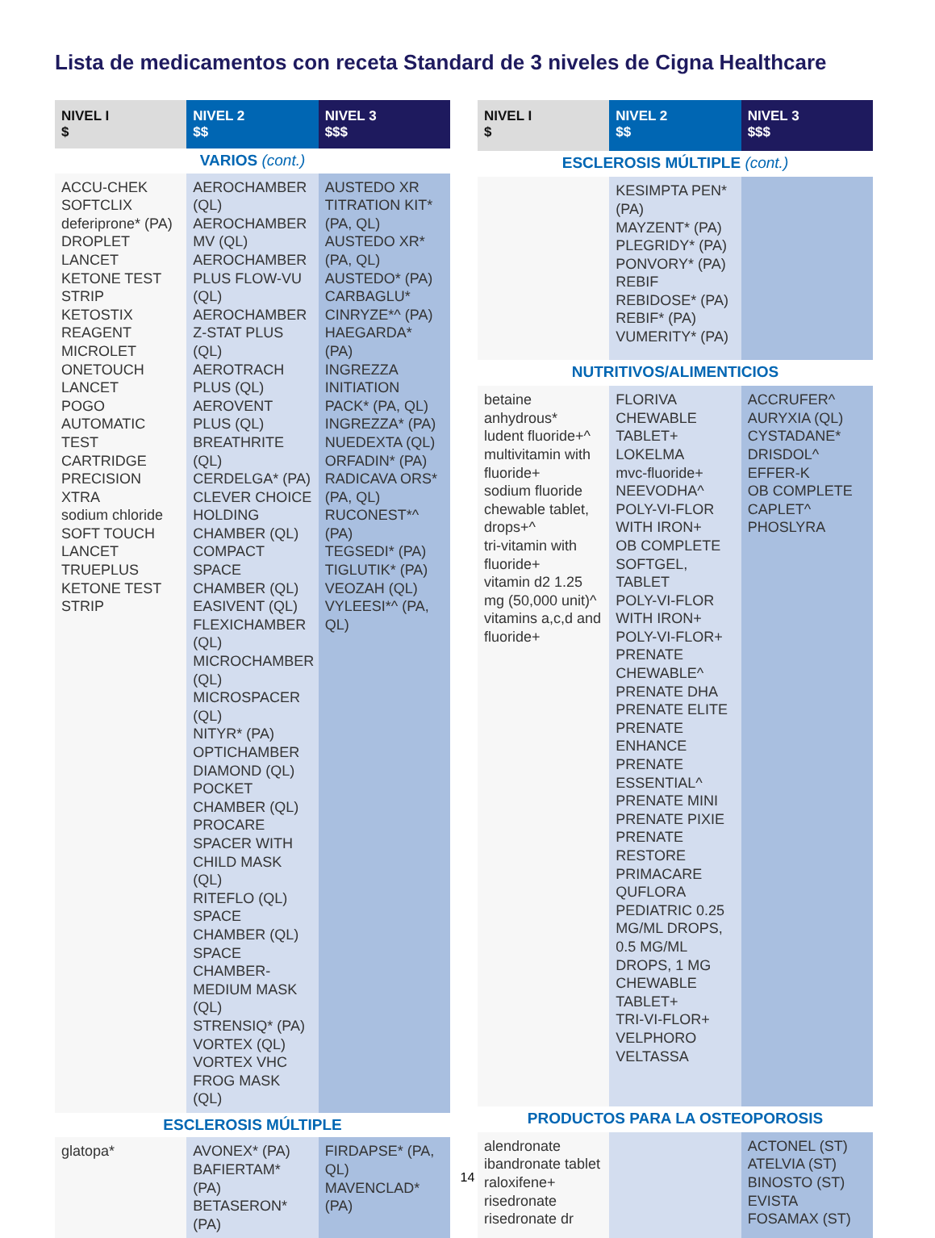Lista de medicamentos con receta Standard de 3 niveles de Cigna Healthcare
| NIVEL I $ | NIVEL 2 $$ | NIVEL 3 $$$ |
| --- | --- | --- |
| VARIOS (cont.) | | |
| ACCU-CHEK SOFTCLIX deferiprone* (PA) DROPLET LANCET KETONE TEST STRIP KETOSTIX REAGENT MICROLET ONETOUCH LANCET POGO AUTOMATIC TEST CARTRIDGE PRECISION XTRA sodium chloride SOFT TOUCH LANCET TRUEPLUS KETONE TEST STRIP | AEROCHAMBER (QL) AEROCHAMBER MV (QL) AEROCHAMBER PLUS FLOW-VU (QL) AEROCHAMBER Z-STAT PLUS (QL) AEROTRACH PLUS (QL) AEROVENT PLUS (QL) BREATHRITE (QL) CERDELGA* (PA) CLEVER CHOICE HOLDING CHAMBER (QL) COMPACT SPACE CHAMBER (QL) EASIVENT (QL) FLEXICHAMBER (QL) MICROCHAMBER (QL) MICROSPACER (QL) NITYR* (PA) OPTICHAMBER DIAMOND (QL) POCKET CHAMBER (QL) PROCARE SPACER WITH CHILD MASK (QL) RITEFLO (QL) SPACE CHAMBER (QL) SPACE CHAMBER-MEDIUM MASK (QL) STRENSIQ* (PA) VORTEX (QL) VORTEX VHC FROG MASK (QL) | AUSTEDO XR TITRATION KIT* (PA, QL) AUSTEDO XR* (PA, QL) AUSTEDO* (PA) CARBAGLU* CINRYZE*^ (PA) HAEGARDA* (PA) INGREZZA INITIATION PACK* (PA, QL) INGREZZA* (PA) NUEDEXTA (QL) ORFADIN* (PA) RADICAVA ORS* (PA, QL) RUCONEST*^ (PA) TEGSEDI* (PA) TIGLUTIK* (PA) VEOZAH (QL) VYLEESI*^ (PA, QL) |
| ESCLEROSIS MÚLTIPLE | | |
| glatopa* | AVONEX* (PA) BAFIERTAM* (PA) BETASERON* (PA) | FIRDAPSE* (PA, QL) MAVENCLAD* (PA) |
| NIVEL I $ | NIVEL 2 $$ | NIVEL 3 $$$ |
| --- | --- | --- |
| ESCLEROSIS MÚLTIPLE (cont.) | | |
| | KESIMPTA PEN*(PA) MAYZENT* (PA) PLEGRIDY* (PA) PONVORY* (PA) REBIF REBIDOSE* (PA) REBIF* (PA) VUMERITY* (PA) | |
| NUTRITIVOS/ALIMENTICIOS | | |
| betaine anhydrous* ludent fluoride+^ multivitamin with fluoride+ sodium fluoride chewable tablet, drops+^ tri-vitamin with fluoride+ vitamin d2 1.25 mg (50,000 unit)^ vitamins a,c,d and fluoride+ | FLORIVA CHEWABLE TABLET+ LOKELMA mvc-fluoride+ NEEVODHA^ POLY-VI-FLOR WITH IRON+ OB COMPLETE SOFTGEL, TABLET POLY-VI-FLOR WITH IRON+ POLY-VI-FLOR+ PRENATE CHEWABLE^ PRENATE DHA PRENATE ELITE PRENATE ENHANCE PRENATE ESSENTIAL^ PRENATE MINI PRENATE PIXIE PRENATE RESTORE PRIMACARE QUFLORA PEDIATRIC 0.25 MG/ML DROPS, 0.5 MG/ML DROPS, 1 MG CHEWABLE TABLET+ TRI-VI-FLOR+ VELPHORO VELTASSA | ACCRUFER^ AURYXIA (QL) CYSTADANE* DRISDOL^ EFFER-K OB COMPLETE CAPLET^ PHOSLYRA |
| PRODUCTOS PARA LA OSTEOPOROSIS | | |
| alendronate ibandronate tablet raloxifene+ risedronate risedronate dr | | ACTONEL (ST) ATELVIA (ST) BINOSTO (ST) EVISTA FOSAMAX (ST) |
14